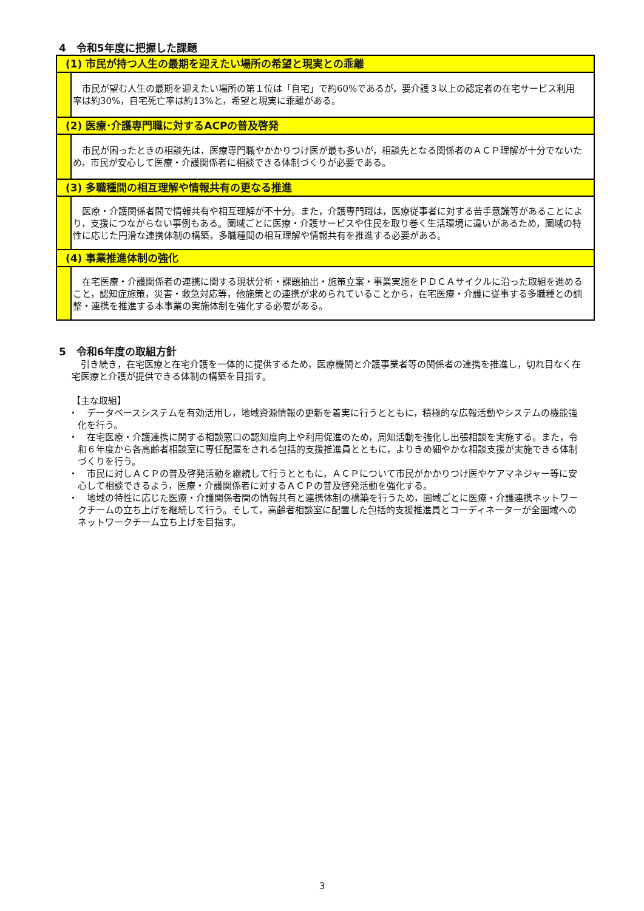4　令和5年度に把握した課題
(1) 市民が持つ人生の最期を迎えたい場所の希望と現実との乖離
市民が望む人生の最期を迎えたい場所の第１位は「自宅」で約60%であるが，要介護３以上の認定者の在宅サービス利用率は約30%，自宅死亡率は約13%と，希望と現実に乖離がある。
(2) 医療･介護専門職に対するACPの普及啓発
市民が困ったときの相談先は，医療専門職やかかりつけ医が最も多いが，相談先となる関係者のＡＣＰ理解が十分でないため，市民が安心して医療・介護関係者に相談できる体制づくりが必要である。
(3) 多職種間の相互理解や情報共有の更なる推進
医療・介護関係者間で情報共有や相互理解が不十分。また，介護専門職は，医療従事者に対する苦手意識等があることにより，支援につながらない事例もある。圏域ごとに医療・介護サービスや住民を取り巻く生活環境に違いがあるため，圏域の特性に応じた円滑な連携体制の構築，多職種間の相互理解や情報共有を推進する必要がある。
(4) 事業推進体制の強化
在宅医療・介護関係者の連携に関する現状分析・課題抽出・施策立案・事業実施をＰＤＣＡサイクルに沿った取組を進めること，認知症施策，災害・救急対応等，他施策との連携が求められていることから，在宅医療・介護に従事する多職種との調整・連携を推進する本事業の実施体制を強化する必要がある。
5　令和6年度の取組方針
引き続き，在宅医療と在宅介護を一体的に提供するため，医療機関と介護事業者等の関係者の連携を推進し，切れ目なく在宅医療と介護が提供できる体制の構築を目指す。
【主な取組】
・　データベースシステムを有効活用し，地域資源情報の更新を着実に行うとともに，積極的な広報活動やシステムの機能強化を行う。
・　在宅医療・介護連携に関する相談窓口の認知度向上や利用促進のため，周知活動を強化し出張相談を実施する。また，令和６年度から各高齢者相談室に専任配置をされる包括的支援推進員とともに，よりきめ細やかな相談支援が実施できる体制づくりを行う。
・　市民に対しＡＣＰの普及啓発活動を継続して行うとともに，ＡＣＰについて市民がかかりつけ医やケアマネジャー等に安心して相談できるよう，医療・介護関係者に対するＡＣＰの普及啓発活動を強化する。
・　地域の特性に応じた医療・介護関係者間の情報共有と連携体制の構築を行うため，圏域ごとに医療・介護連携ネットワークチームの立ち上げを継続して行う。そして，高齢者相談室に配置した包括的支援推進員とコーディネーターが全圏域へのネットワークチーム立ち上げを目指す。
3